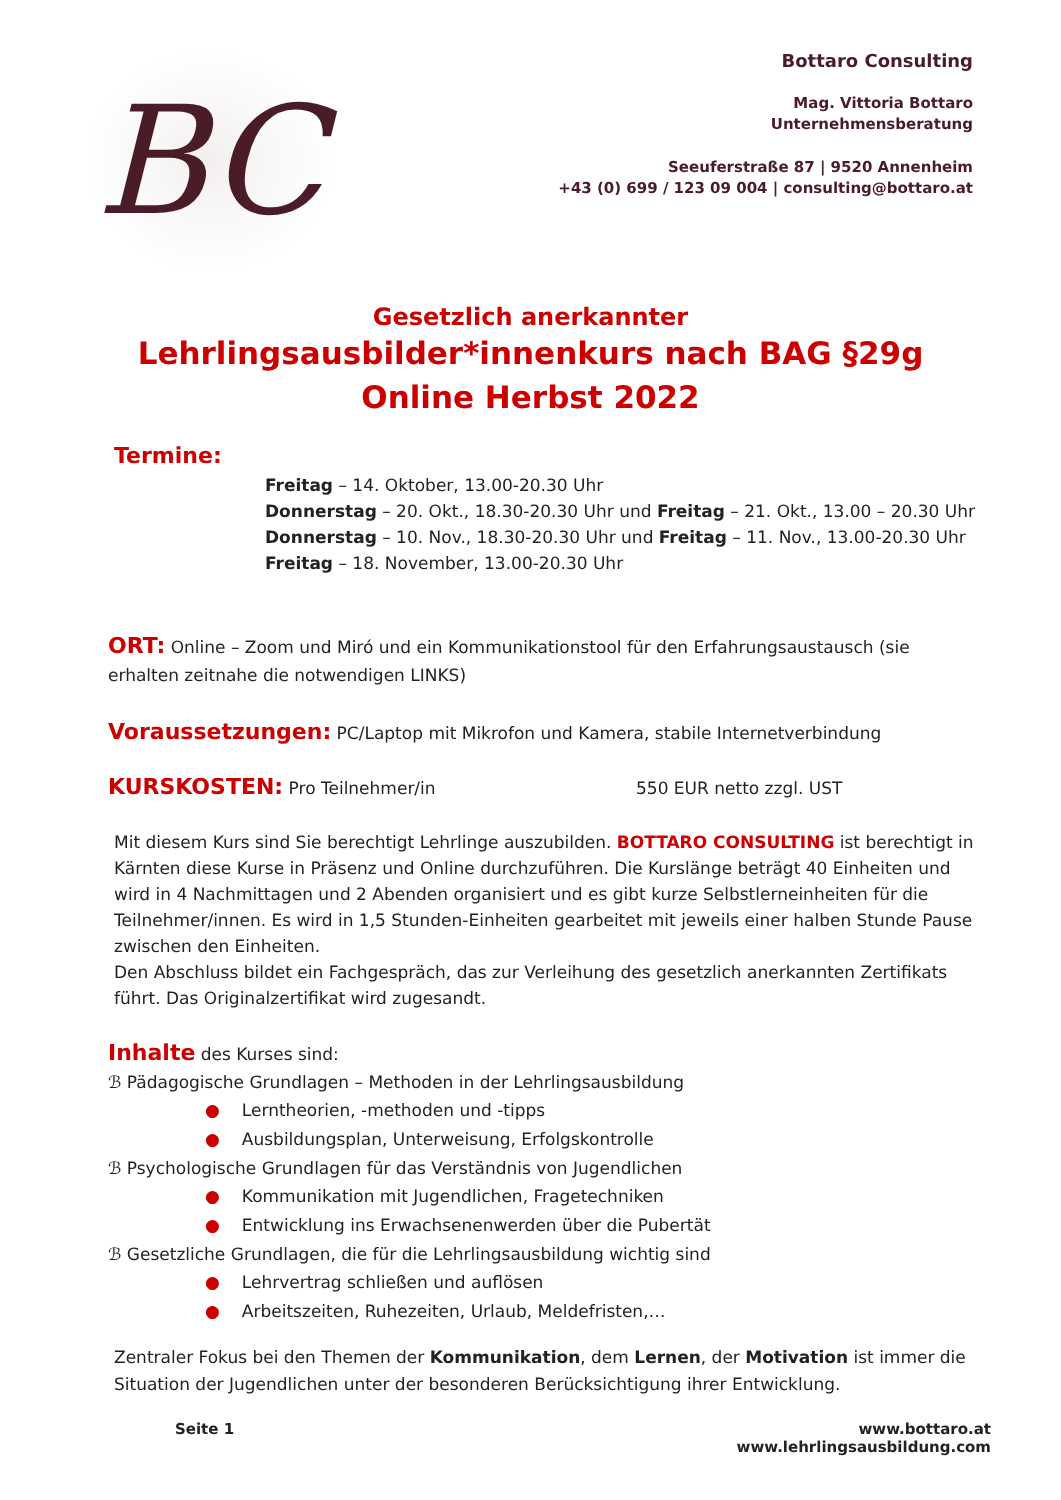BC
Bottaro Consulting
Mag. Vittoria Bottaro
Unternehmensberatung
Seeuferstraße 87 | 9520 Annenheim
+43 (0) 699 / 123 09 004 | consulting@bottaro.at
Gesetzlich anerkannter
Lehrlingsausbilder*innenkurs nach BAG §29g
Online Herbst 2022
Termine:
Freitag – 14. Oktober, 13.00-20.30 Uhr
Donnerstag – 20. Okt., 18.30-20.30 Uhr und Freitag – 21. Okt., 13.00 – 20.30 Uhr
Donnerstag – 10. Nov., 18.30-20.30 Uhr und Freitag – 11. Nov., 13.00-20.30 Uhr
Freitag – 18. November, 13.00-20.30 Uhr
ORT: Online – Zoom und Miró und ein Kommunikationstool für den Erfahrungsaustausch (sie erhalten zeitnahe die notwendigen LINKS)
Voraussetzungen: PC/Laptop mit Mikrofon und Kamera, stabile Internetverbindung
KURSKOSTEN: Pro Teilnehmer/in 550 EUR netto zzgl. UST
Mit diesem Kurs sind Sie berechtigt Lehrlinge auszubilden. BOTTARO CONSULTING ist berechtigt in Kärnten diese Kurse in Präsenz und Online durchzuführen. Die Kurslänge beträgt 40 Einheiten und wird in 4 Nachmittagen und 2 Abenden organisiert und es gibt kurze Selbstlerneinheiten für die Teilnehmer/innen. Es wird in 1,5 Stunden-Einheiten gearbeitet mit jeweils einer halben Stunde Pause zwischen den Einheiten.
Den Abschluss bildet ein Fachgespräch, das zur Verleihung des gesetzlich anerkannten Zertifikats führt. Das Originalzertifikat wird zugesandt.
Inhalte des Kurses sind:
ℬ Pädagogische Grundlagen – Methoden in der Lehrlingsausbildung
● Lerntheorien, -methoden und -tipps
● Ausbildungsplan, Unterweisung, Erfolgskontrolle
ℬ Psychologische Grundlagen für das Verständnis von Jugendlichen
● Kommunikation mit Jugendlichen, Fragetechniken
● Entwicklung ins Erwachsenenwerden über die Pubertät
ℬ Gesetzliche Grundlagen, die für die Lehrlingsausbildung wichtig sind
● Lehrvertrag schließen und auflösen
● Arbeitszeiten, Ruhezeiten, Urlaub, Meldefristen,…
Zentraler Fokus bei den Themen der Kommunikation, dem Lernen, der Motivation ist immer die Situation der Jugendlichen unter der besonderen Berücksichtigung ihrer Entwicklung.
Seite 1 www.bottaro.at
www.lehrlingsausbildung.com